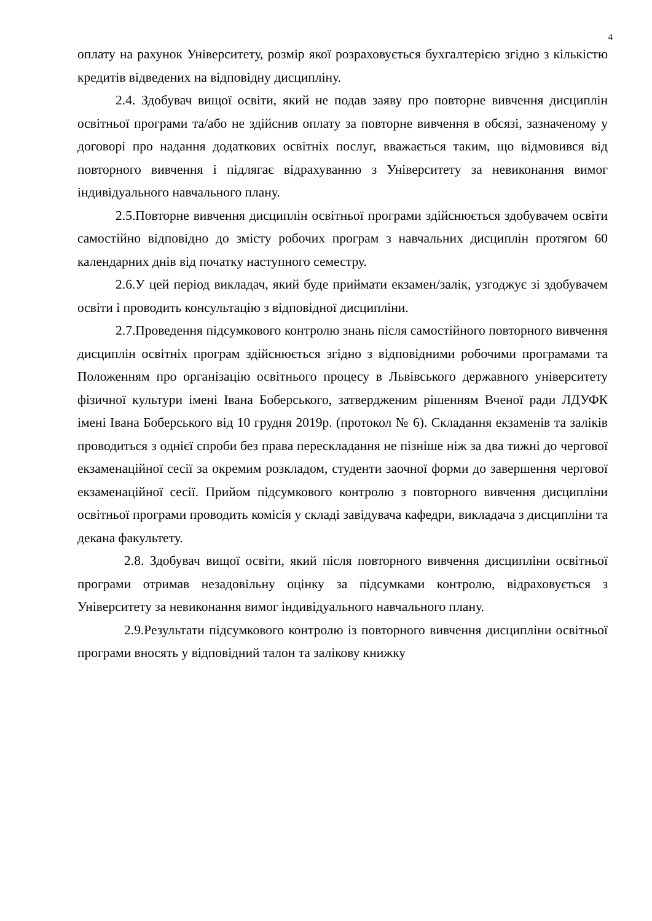4
оплату на рахунок Університету, розмір якої розраховується бухгалтерією згідно з кількістю кредитів відведених на відповідну дисципліну.
2.4. Здобувач вищої освіти, який не подав заяву про повторне вивчення дисциплін освітньої програми та/або не здійснив оплату за повторне вивчення в обсязі, зазначеному у договорі про надання додаткових освітніх послуг, вважається таким, що відмовився від повторного вивчення і підлягає відрахуванню з Університету за невиконання вимог індивідуального навчального плану.
2.5.Повторне вивчення дисциплін освітньої програми здійснюється здобувачем освіти самостійно відповідно до змісту робочих програм з навчальних дисциплін протягом 60 календарних днів від початку наступного семестру.
2.6.У цей період викладач, який буде приймати екзамен/залік, узгоджує зі здобувачем освіти і проводить консультацію з відповідної дисципліни.
2.7.Проведення підсумкового контролю знань після самостійного повторного вивчення дисциплін освітніх програм здійснюється згідно з відповідними робочими програмами та Положенням про організацію освітнього процесу в Львівського державного університету фізичної культури імені Івана Боберського, затвердженим рішенням Вченої ради ЛДУФК імені Івана Боберського від 10 грудня 2019р. (протокол № 6). Складання екзаменів та заліків проводиться з однієї спроби без права перескладання не пізніше ніж за два тижні до чергової екзаменаційної сесії за окремим розкладом, студенти заочної форми до завершення чергової екзаменаційної сесії. Прийом підсумкового контролю з повторного вивчення дисципліни освітньої програми проводить комісія у складі завідувача кафедри, викладача з дисципліни та декана факультету.
2.8. Здобувач вищої освіти, який після повторного вивчення дисципліни освітньої програми отримав незадовільну оцінку за підсумками контролю, відраховується з Університету за невиконання вимог індивідуального навчального плану.
2.9.Результати підсумкового контролю із повторного вивчення дисципліни освітньої програми вносять у відповідний талон та залікову книжку